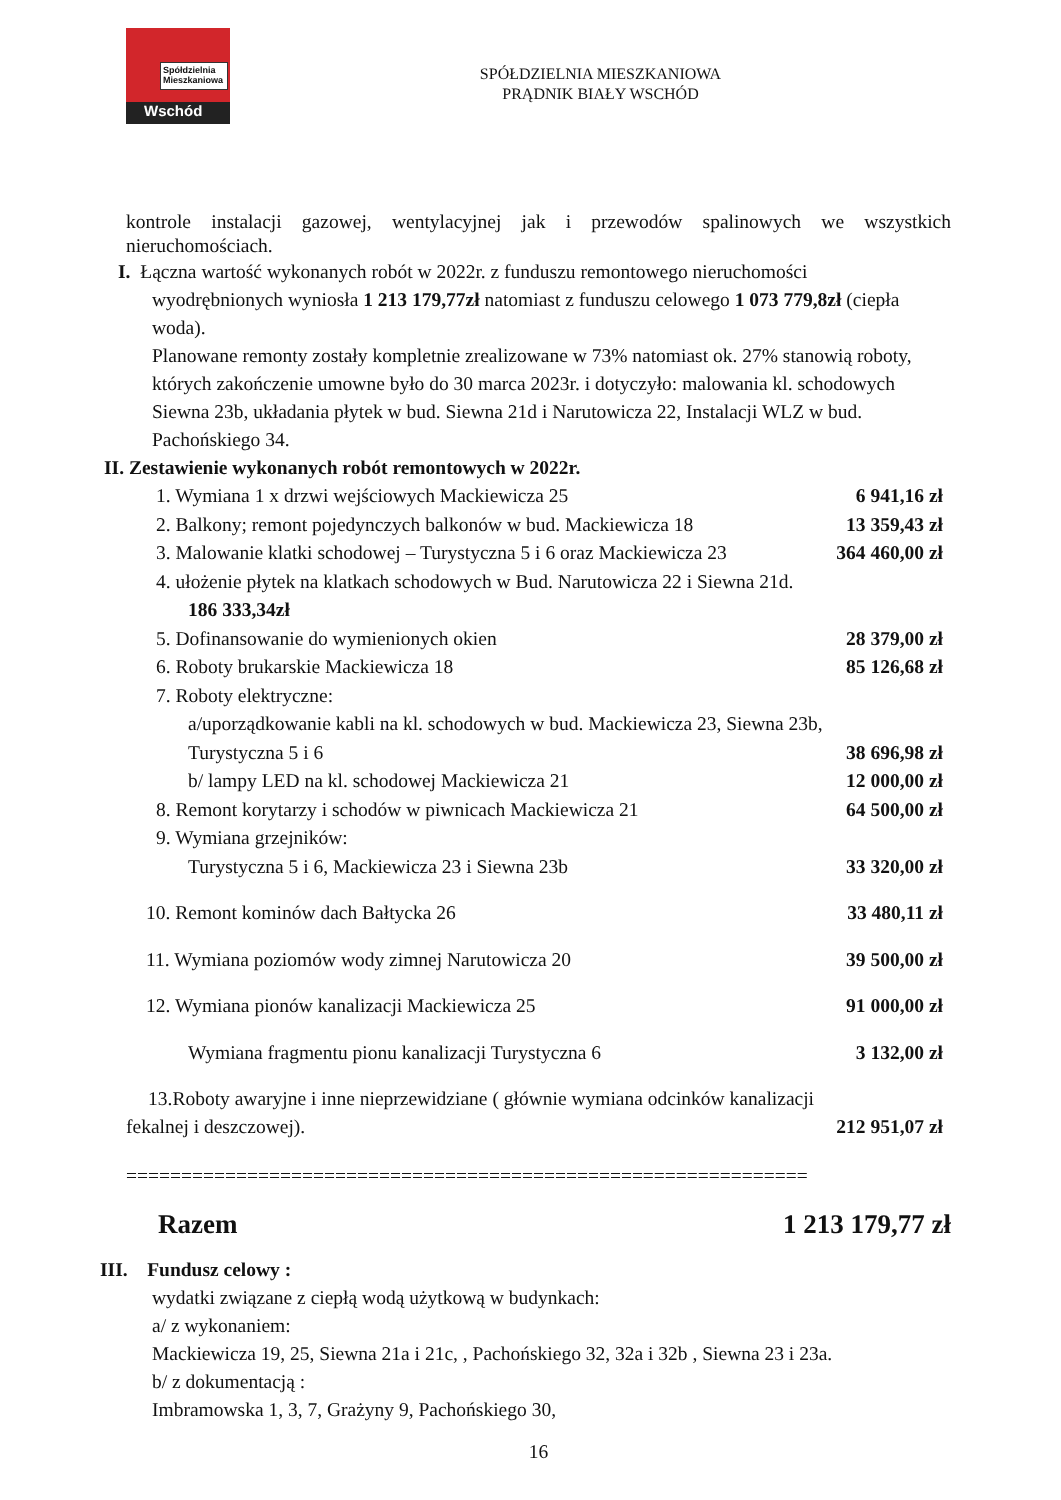Spółdzielnia Mieszkaniowa
Wschód
SPÓŁDZIELNIA MIESZKANIOWA
PRĄDNIK BIAŁY WSCHÓD
kontrole instalacji gazowej, wentylacyjnej jak i przewodów spalinowych we wszystkich nieruchomościach.
I. Łączna wartość wykonanych robót w 2022r. z funduszu remontowego nieruchomości
wyodrębnionych wyniosła 1 213 179,77zł natomiast z funduszu celowego 1 073 779,8zł (ciepła woda).
Planowane remonty zostały kompletnie zrealizowane w 73% natomiast ok. 27% stanowią roboty, których zakończenie umowne było do 30 marca 2023r. i dotyczyło: malowania kl. schodowych Siewna 23b, układania płytek w bud. Siewna 21d i Narutowicza 22, Instalacji WLZ w bud. Pachońskiego 34.
II. Zestawienie wykonanych robót remontowych w 2022r.
1. Wymiana 1 x drzwi wejściowych Mackiewicza 25 6 941,16 zł
2. Balkony; remont pojedynczych balkonów w bud. Mackiewicza 18 13 359,43 zł
3. Malowanie klatki schodowej – Turystyczna 5 i 6 oraz Mackiewicza 23 364 460,00 zł
4. ułożenie płytek na klatkach schodowych w Bud. Narutowicza 22 i Siewna 21d.
186 333,34zł
5. Dofinansowanie do wymienionych okien 28 379,00 zł
6. Roboty brukarskie Mackiewicza 18 85 126,68 zł
7. Roboty elektryczne:
a/uporządkowanie kabli na kl. schodowych w bud. Mackiewicza 23, Siewna 23b,
Turystyczna 5 i 6 38 696,98 zł
b/ lampy LED na kl. schodowej Mackiewicza 21 12 000,00 zł
8. Remont korytarzy i schodów w piwnicach Mackiewicza 21 64 500,00 zł
9. Wymiana grzejników:
Turystyczna 5 i 6, Mackiewicza 23 i Siewna 23b 33 320,00 zł
10. Remont kominów dach Bałtycka 26 33 480,11 zł
11. Wymiana poziomów wody zimnej Narutowicza 20 39 500,00 zł
12. Wymiana pionów kanalizacji Mackiewicza 25 91 000,00 zł
Wymiana fragmentu pionu kanalizacji Turystyczna 6 3 132,00 zł
13.Roboty awaryjne i inne nieprzewidziane ( głównie wymiana odcinków kanalizacji
fekalnej i deszczowej). 212 951,07 zł
==============================================================
Razem 1 213 179,77 zł
III. Fundusz celowy :
wydatki związane z ciepłą wodą użytkową w budynkach:
a/ z wykonaniem:
Mackiewicza 19, 25, Siewna 21a i 21c, , Pachońskiego 32, 32a i 32b , Siewna 23 i 23a.
b/ z dokumentacją :
Imbramowska 1, 3, 7, Grażyny 9, Pachońskiego 30,
16